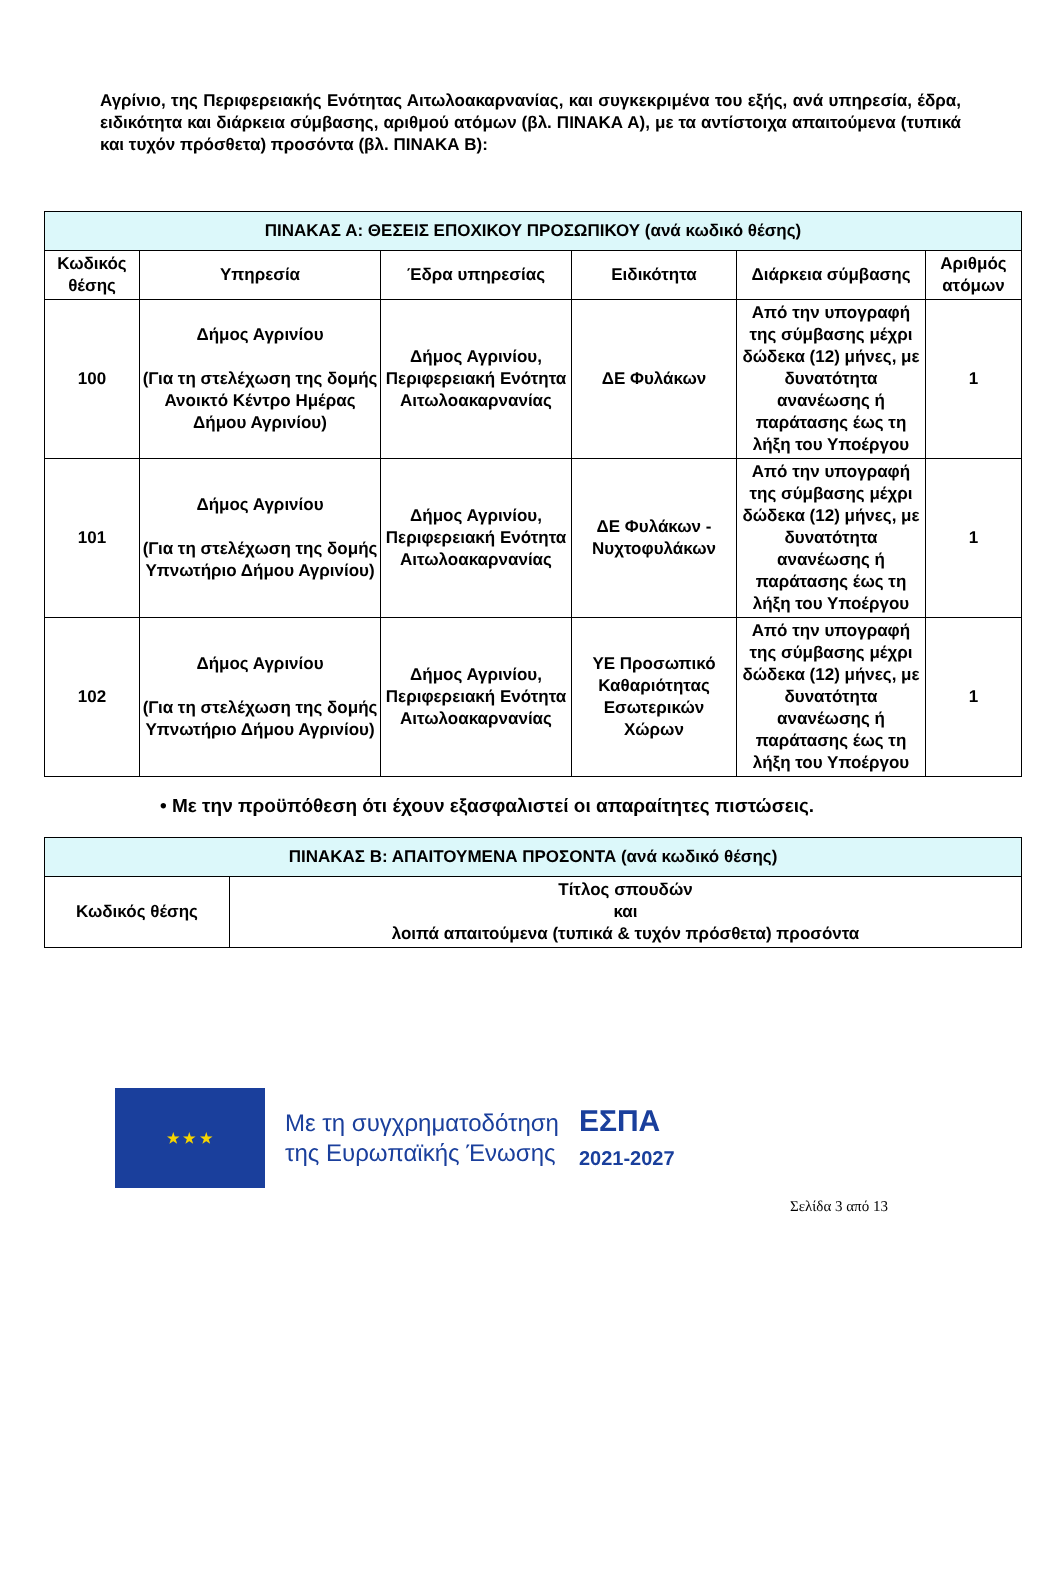Αγρίνιο, της Περιφερειακής Ενότητας Αιτωλοακαρνανίας, και συγκεκριμένα του εξής, ανά υπηρεσία, έδρα, ειδικότητα και διάρκεια σύμβασης, αριθμού ατόμων (βλ. ΠΙΝΑΚΑ Α), με τα αντίστοιχα απαιτούμενα (τυπικά και τυχόν πρόσθετα) προσόντα (βλ. ΠΙΝΑΚΑ Β):
| ΠΙΝΑΚΑΣ Α: ΘΕΣΕΙΣ ΕΠΟΧΙΚΟΥ ΠΡΟΣΩΠΙΚΟΥ (ανά κωδικό θέσης) | | | | | |
| --- | --- | --- | --- | --- | --- |
| Κωδικός θέσης | Υπηρεσία | Έδρα υπηρεσίας | Ειδικότητα | Διάρκεια σύμβασης | Αριθμός ατόμων |
| 100 | Δήμος Αγρινίου (Για τη στελέχωση της δομής Ανοικτό Κέντρο Ημέρας Δήμου Αγρινίου) | Δήμος Αγρινίου, Περιφερειακή Ενότητα Αιτωλοακαρνανίας | ΔΕ Φυλάκων | Από την υπογραφή της σύμβασης μέχρι δώδεκα (12) μήνες, με δυνατότητα ανανέωσης ή παράτασης έως τη λήξη του Υποέργου | 1 |
| 101 | Δήμος Αγρινίου (Για τη στελέχωση της δομής Υπνωτήριο Δήμου Αγρινίου) | Δήμος Αγρινίου, Περιφερειακή Ενότητα Αιτωλοακαρνανίας | ΔΕ Φυλάκων - Νυχτοφυλάκων | Από την υπογραφή της σύμβασης μέχρι δώδεκα (12) μήνες, με δυνατότητα ανανέωσης ή παράτασης έως τη λήξη του Υποέργου | 1 |
| 102 | Δήμος Αγρινίου (Για τη στελέχωση της δομής Υπνωτήριο Δήμου Αγρινίου) | Δήμος Αγρινίου, Περιφερειακή Ενότητα Αιτωλοακαρνανίας | ΥΕ Προσωπικό Καθαριότητας Εσωτερικών Χώρων | Από την υπογραφή της σύμβασης μέχρι δώδεκα (12) μήνες, με δυνατότητα ανανέωσης ή παράτασης έως τη λήξη του Υποέργου | 1 |
• Με την προϋπόθεση ότι έχουν εξασφαλιστεί οι απαραίτητες πιστώσεις.
| ΠΙΝΑΚΑΣ Β: ΑΠΑΙΤΟΥΜΕΝΑ ΠΡΟΣΟΝΤΑ (ανά κωδικό θέσης) | |
| --- | --- |
| Κωδικός θέσης | Τίτλος σπουδών και λοιπά απαιτούμενα (τυπικά & τυχόν πρόσθετα) προσόντα |
★ ★ ★
Με τη συγχρηματοδότηση
της Ευρωπαϊκής Ένωσης
ΕΣΠΑ
2021-2027
Σελίδα 3 από 13